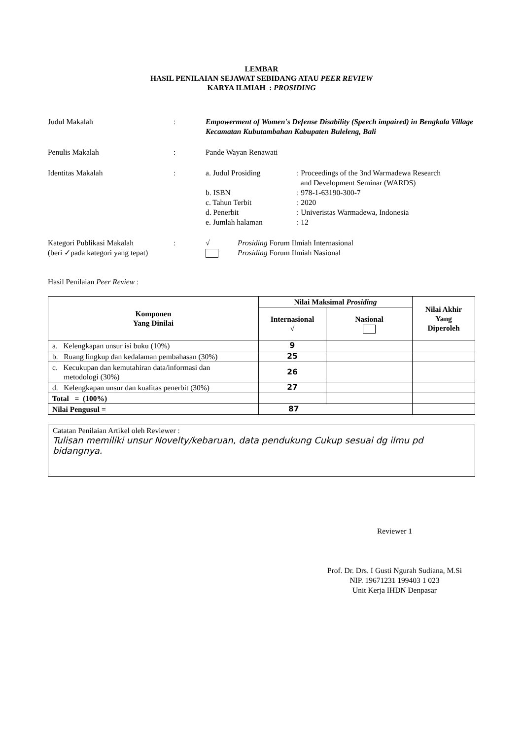LEMBAR
HASIL PENILAIAN SEJAWAT SEBIDANG ATAU PEER REVIEW
KARYA ILMIAH : PROSIDING
Judul Makalah : Empowerment of Women's Defense Disability (Speech impaired) in Bengkala Village Kecamatan Kubutambahan Kabupaten Buleleng, Bali
Penulis Makalah : Pande Wayan Renawati
Identitas Makalah :
| a. Judul Prosiding | : Proceedings of the 3nd Warmadewa Research and Development Seminar (WARDS) |
| b. ISBN | : 978-1-63190-300-7 |
| c. Tahun Terbit | : 2020 |
| d. Penerbit | : Univeristas Warmadewa, Indonesia |
| e. Jumlah halaman | : 12 |
Kategori Publikasi Makalah
(beri ✓pada kategori yang tepat)
:
| √ | Prosiding Forum Ilmiah Internasional |
| | Prosiding Forum Ilmiah Nasional |
Hasil Penilaian Peer Review :
| Komponen Yang Dinilai | Nilai Maksimal Prosiding | | Nilai Akhir Yang Diperoleh |
| --- | --- | --- | --- |
| | Internasional √ | Nasional | |
| a. Kelengkapan unsur isi buku (10%) | 9 | | |
| b. Ruang lingkup dan kedalaman pembahasan (30%) | 25 | | |
| c. Kecukupan dan kemutahiran data/informasi dan metodologi (30%) | 26 | | |
| d. Kelengkapan unsur dan kualitas penerbit (30%) | 27 | | |
| Total = (100%) | | | |
| Nilai Pengusul = | 87 | | |
Catatan Penilaian Artikel oleh Reviewer :
Tulisan memiliki unsur Novelty/kebaruan, data pendukung Cukup sesuai dg ilmu pd bidangnya.
Reviewer 1
Prof. Dr. Drs. I Gusti Ngurah Sudiana, M.Si
NIP. 19671231 199403 1 023
Unit Kerja IHDN Denpasar